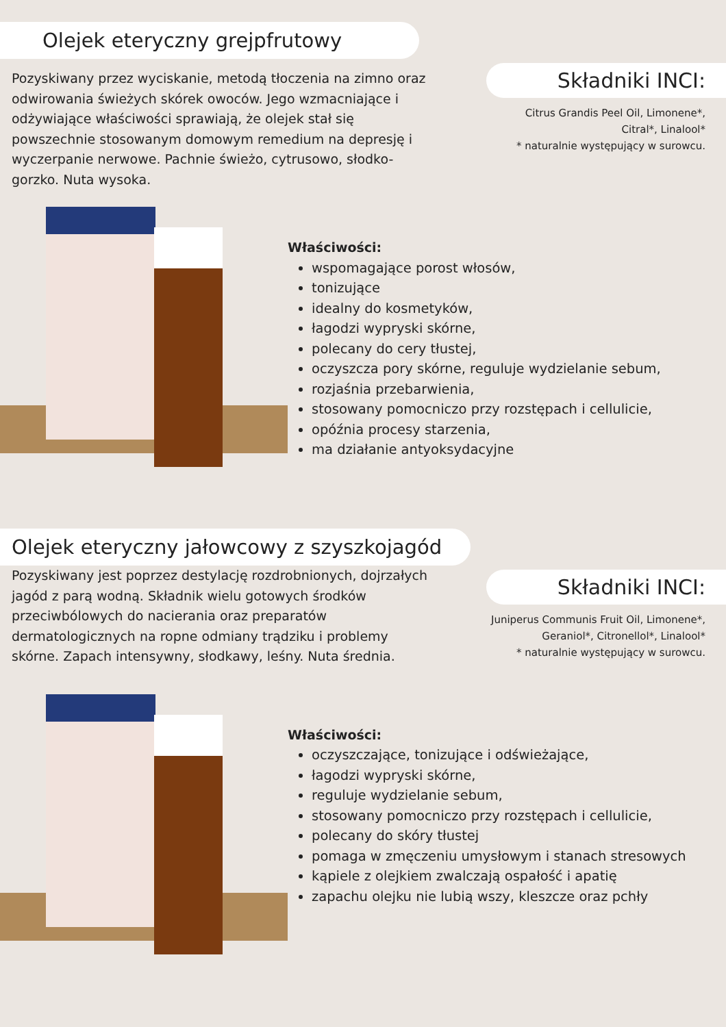Olejek eteryczny grejpfrutowy
Składniki INCI:
Citrus Grandis Peel Oil, Limonene*, Citral*, Linalool*
* naturalnie występujący w surowcu.
Pozyskiwany przez wyciskanie, metodą tłoczenia na zimno oraz odwirowania świeżych skórek owoców. Jego wzmacniające i odżywiające właściwości sprawiają, że olejek stał się powszechnie stosowanym domowym remedium na depresję i wyczerpanie nerwowe. Pachnie świeżo, cytrusowo, słodko-gorzko. Nuta wysoka.
Właściwości:
wspomagające porost włosów,
tonizujące
idealny do kosmetyków,
łagodzi wypryski skórne,
polecany do cery tłustej,
oczyszcza pory skórne, reguluje wydzielanie sebum,
rozjaśnia przebarwienia,
stosowany pomocniczo przy rozstępach i cellulicie,
opóźnia procesy starzenia,
ma działanie antyoksydacyjne
Olejek eteryczny jałowcowy z szyszkojagód
Składniki INCI:
Juniperus Communis Fruit Oil, Limonene*, Geraniol*, Citronellol*, Linalool*
* naturalnie występujący w surowcu.
Pozyskiwany jest poprzez destylację rozdrobnionych, dojrzałych jagód z parą wodną. Składnik wielu gotowych środków przeciwbólowych do nacierania oraz preparatów dermatologicznych na ropne odmiany trądziku i problemy skórne. Zapach intensywny, słodkawy, leśny. Nuta średnia.
Właściwości:
oczyszczające, tonizujące i odświeżające,
łagodzi wypryski skórne,
reguluje wydzielanie sebum,
stosowany pomocniczo przy rozstępach i cellulicie,
polecany do skóry tłustej
pomaga w zmęczeniu umysłowym i stanach stresowych
kąpiele z olejkiem zwalczają ospałość i apatię
zapachu olejku nie lubią wszy, kleszcze oraz pchły